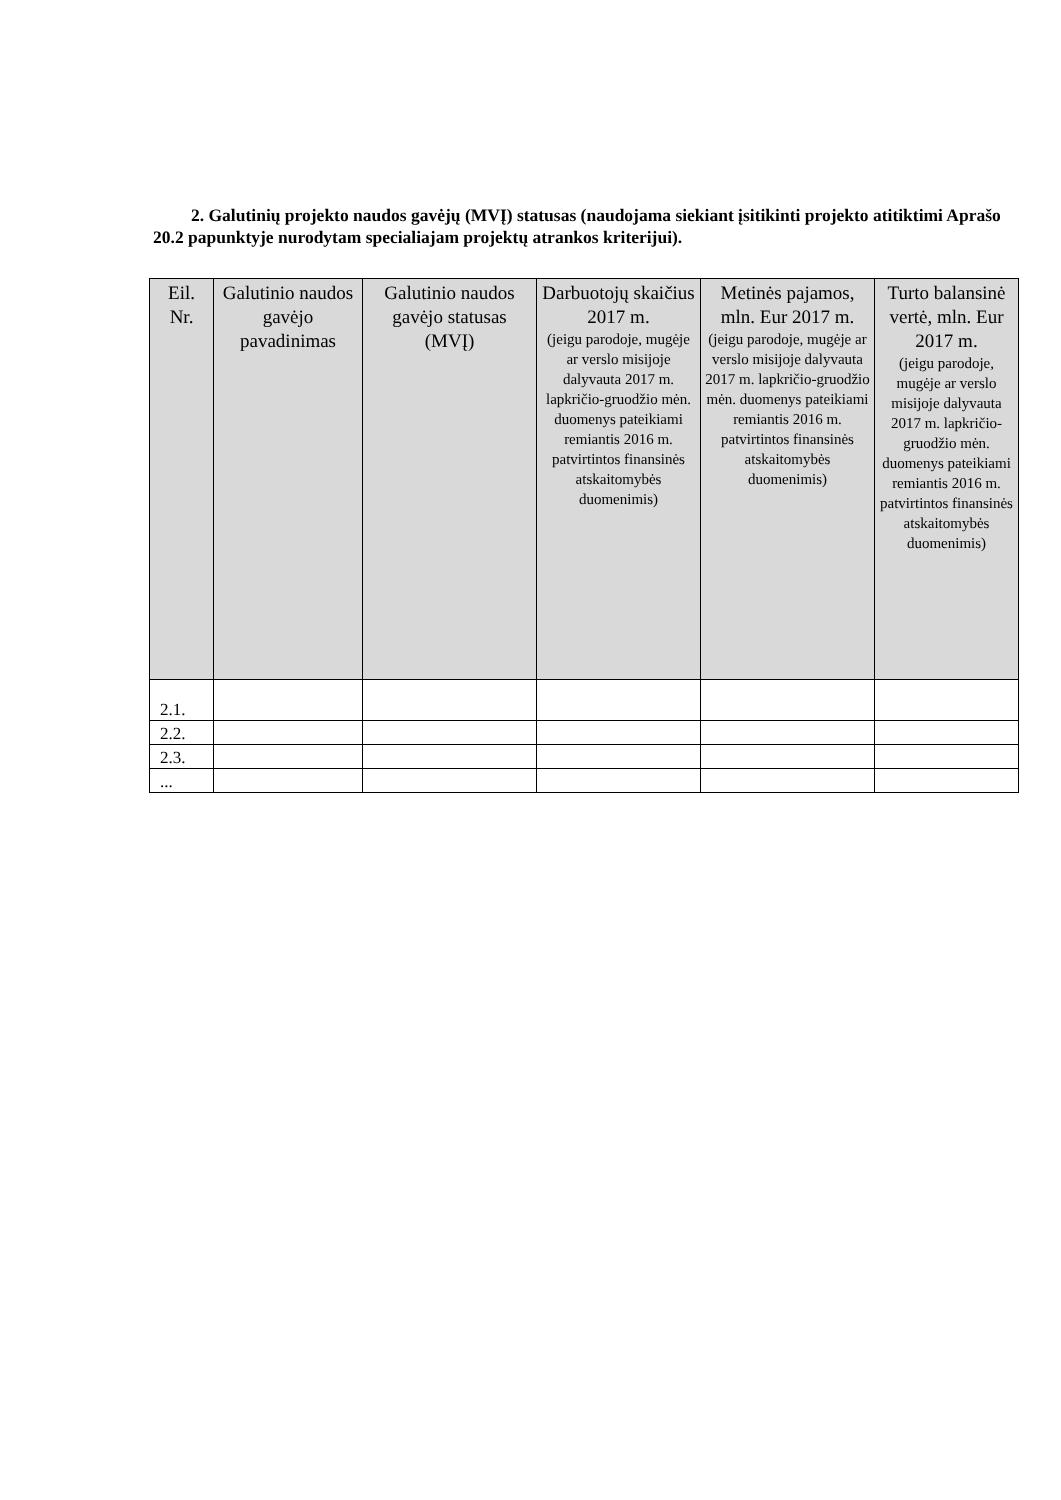2. Galutinių projekto naudos gavėjų (MVĮ) statusas (naudojama siekiant įsitikinti projekto atitiktimi Aprašo 20.2 papunktyje nurodytam specialiajam projektų atrankos kriterijui).
| Eil. Nr. | Galutinio naudos gavėjo pavadinimas | Galutinio naudos gavėjo statusas (MVĮ) | Darbuotojų skaičius 2017 m. (jeigu parodoje, mugėje ar verslo misijoje dalyvauta 2017 m. lapkričio-gruodžio mėn. duomenys pateikiami remiantis 2016 m. patvirtintos finansinės atskaitomybės duomenimis) | Metinės pajamos, mln. Eur 2017 m. (jeigu parodoje, mugėje ar verslo misijoje dalyvauta 2017 m. lapkričio-gruodžio mėn. duomenys pateikiami remiantis 2016 m. patvirtintos finansinės atskaitomybės duomenimis) | Turto balansinė vertė, mln. Eur 2017 m. (jeigu parodoje, mugėje ar verslo misijoje dalyvauta 2017 m. lapkričio-gruodžio mėn. duomenys pateikiami remiantis 2016 m. patvirtintos finansinės atskaitomybės duomenimis) |
| --- | --- | --- | --- | --- | --- |
| 2.1. | | | | | |
| 2.2. | | | | | |
| 2.3. | | | | | |
| ... | | | | | |